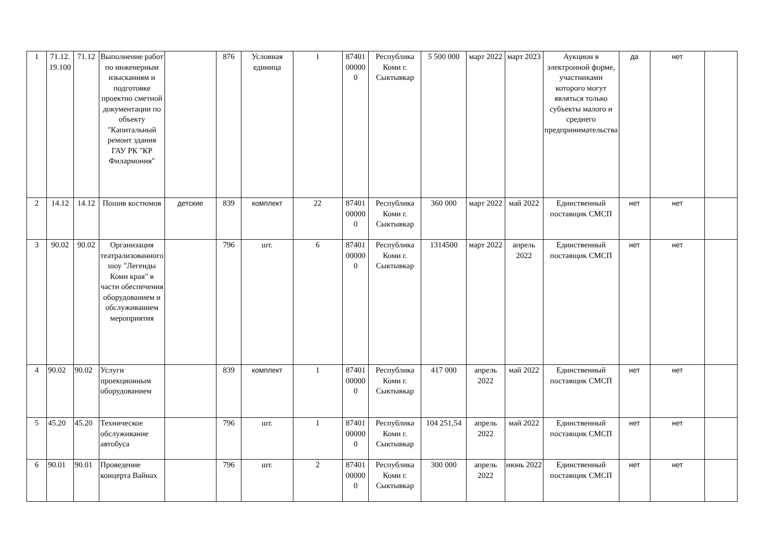| 1 | 71.12. 19.100 | 71.12 | Выполнение работ по инженерным изысканиям и подготовке проектно сметной документации по объекту "Капитальный ремонт здания ГАУ РК "КР Филармония" | | 876 | Условная единица | 1 | 87401 00000 0 | Республика Коми г. Сыктывкар | 5 500 000 | март 2022 | март 2023 | Аукцион в электронной форме, участниками которого могут являться только субъекты малого и среднего предпринимательства | да | нет | |
| 2 | 14.12 | 14.12 | Пошив костюмов | детские | 839 | комплект | 22 | 87401 00000 0 | Республика Коми г. Сыктывкар | 360 000 | март 2022 | май 2022 | Единственный поставщик СМСП | нет | нет | |
| 3 | 90.02 | 90.02 | Организация театрализованного шоу "Легенды Коми края" в части обеспечения оборудованием и обслуживанием мероприятия | | 796 | шт. | 6 | 87401 00000 0 | Республика Коми г. Сыктывкар | 1314500 | март 2022 | апрель 2022 | Единственный поставщик СМСП | нет | нет | |
| 4 | 90.02 | 90.02 | Услуги проекционным оборудованием | | 839 | комплект | 1 | 87401 00000 0 | Республика Коми г. Сыктывкар | 417 000 | апрель 2022 | май 2022 | Единственный поставщик СМСП | нет | нет | |
| 5 | 45.20 | 45.20 | Техническое обслуживание автобуса | | 796 | шт. | 1 | 87401 00000 0 | Республика Коми г. Сыктывкар | 104 251,54 | апрель 2022 | май 2022 | Единственный поставщик СМСП | нет | нет | |
| 6 | 90.01 | 90.01 | Проведение концерта Вайнах | | 796 | шт. | 2 | 87401 00000 0 | Республика Коми г. Сыктывкар | 300 000 | апрель 2022 | июнь 2022 | Единственный поставщик СМСП | нет | нет | |